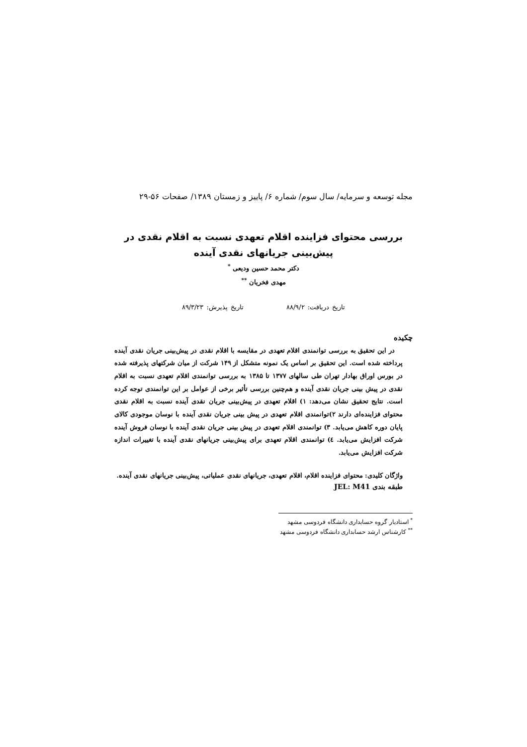مجله توسعه و سرمایه/ سال سوم/ شماره ۶/ پاییز و زمستان ۱۳۸۹/ صفحات ۵۶-۲۹
بررسی محتوای فزاینده اقلام تعهدی نسبت به اقلام نقدی در
پیش‌بینی جریانهای نقدی آینده
دکتر محمد حسین ودیعی <sup>*</sup>
مهدی فخریان <sup>**</sup>
تاریخ دریافت: ۸۸/۹/۲ تاریخ پذیرش: ۸۹/۳/۲۳
چکیده
در این تحقیق به بررسی توانمندی اقلام تعهدی در مقایسه با اقلام نقدی در پیش‌بینی جریان نقدی آینده پرداخته شده است. این تحقیق بر اساس یک نمونه متشکل از ۱۴۹ شرکت از میان شرکتهای پذیرفته شده در بورس اوراق بهادار تهران طی سالهای ۱۳۷۷ تا ۱۳۸۵ به بررسی توانمندی اقلام تعهدی نسبت به اقلام نقدی در پیش بینی جریان نقدی آینده و هم‌چنین بررسی تأثیر برخی از عوامل بر این توانمندی توجه کرده است. نتایج تحقیق نشان می‌دهد: ۱) اقلام تعهدی در پیش‌بینی جریان نقدی آینده نسبت به اقلام نقدی محتوای فزاینده‌ای دارند ۲)توانمندی اقلام تعهدی در پیش بینی جریان نقدی آینده با نوسان موجودی کالای پایان دوره کاهش می‌یابد. ۳) توانمندی اقلام تعهدی در پیش بینی جریان نقدی آینده با نوسان فروش آینده شرکت افزایش می‌یابد. ٤) توانمندی اقلام تعهدی برای پیش‌بینی جریانهای نقدی آینده با تغییرات اندازه شرکت افزایش می‌یابد.
واژگان کلیدی: محتوای فزاینده اقلام، اقلام تعهدی، جریانهای نقدی عملیاتی، پیش‌بینی جریانهای نقدی آینده.
طبقه بندی JEL: M41
<sup>*</sup> استادیار گروه حسابداری دانشگاه فردوسی مشهد
<sup>**</sup> کارشناس ارشد حسابداری دانشگاه فردوسی مشهد